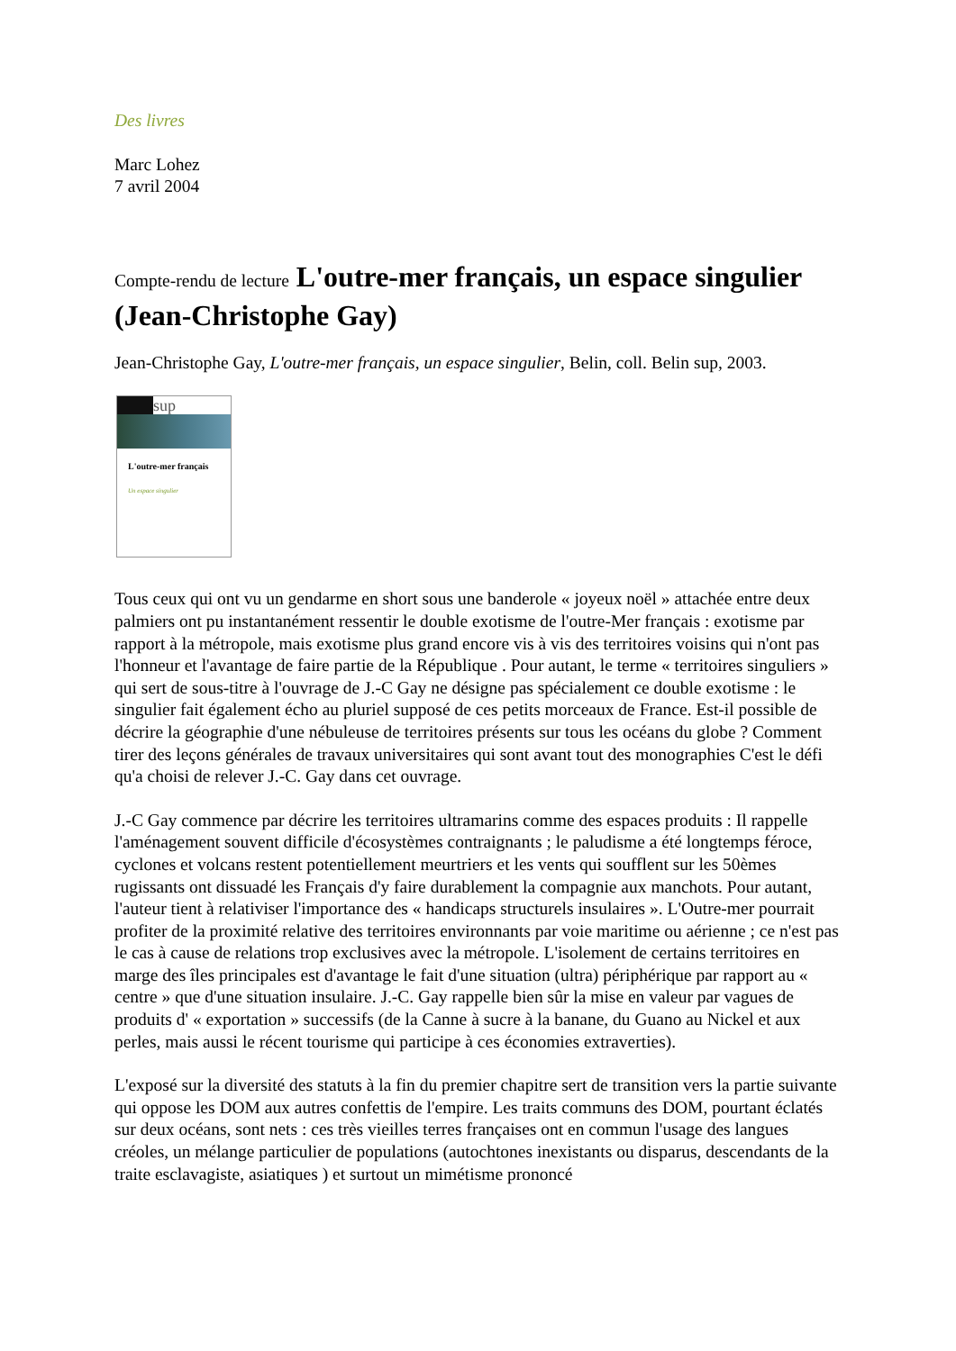Des livres
Marc Lohez
7 avril 2004
Compte-rendu de lecture L'outre-mer français, un espace singulier (Jean-Christophe Gay)
Jean-Christophe Gay, L'outre-mer français, un espace singulier, Belin, coll. Belin sup, 2003.
sup
L'outre-mer français
Un espace singulier
Tous ceux qui ont vu un gendarme en short sous une banderole « joyeux noël » attachée entre deux palmiers ont pu instantanément ressentir le double exotisme de l'outre-Mer français : exotisme par rapport à la métropole, mais exotisme plus grand encore vis à vis des territoires voisins qui n'ont pas l'honneur et l'avantage de faire partie de la République . Pour autant, le terme « territoires singuliers » qui sert de sous-titre à l'ouvrage de J.-C Gay ne désigne pas spécialement ce double exotisme : le singulier fait également écho au pluriel supposé de ces petits morceaux de France. Est-il possible de décrire la géographie d'une nébuleuse de territoires présents sur tous les océans du globe ? Comment tirer des leçons générales de travaux universitaires qui sont avant tout des monographies C'est le défi qu'a choisi de relever J.-C. Gay dans cet ouvrage.
J.-C Gay commence par décrire les territoires ultramarins comme des espaces produits : Il rappelle l'aménagement souvent difficile d'écosystèmes contraignants ; le paludisme a été longtemps féroce, cyclones et volcans restent potentiellement meurtriers et les vents qui soufflent sur les 50èmes rugissants ont dissuadé les Français d'y faire durablement la compagnie aux manchots. Pour autant, l'auteur tient à relativiser l'importance des « handicaps structurels insulaires ». L'Outre-mer pourrait profiter de la proximité relative des territoires environnants par voie maritime ou aérienne ; ce n'est pas le cas à cause de relations trop exclusives avec la métropole. L'isolement de certains territoires en marge des îles principales est d'avantage le fait d'une situation (ultra) périphérique par rapport au « centre » que d'une situation insulaire. J.-C. Gay rappelle bien sûr la mise en valeur par vagues de produits d' « exportation » successifs (de la Canne à sucre à la banane, du Guano au Nickel et aux perles, mais aussi le récent tourisme qui participe à ces économies extraverties).
L'exposé sur la diversité des statuts à la fin du premier chapitre sert de transition vers la partie suivante qui oppose les DOM aux autres confettis de l'empire. Les traits communs des DOM, pourtant éclatés sur deux océans, sont nets : ces très vieilles terres françaises ont en commun l'usage des langues créoles, un mélange particulier de populations (autochtones inexistants ou disparus, descendants de la traite esclavagiste, asiatiques ) et surtout un mimétisme prononcé